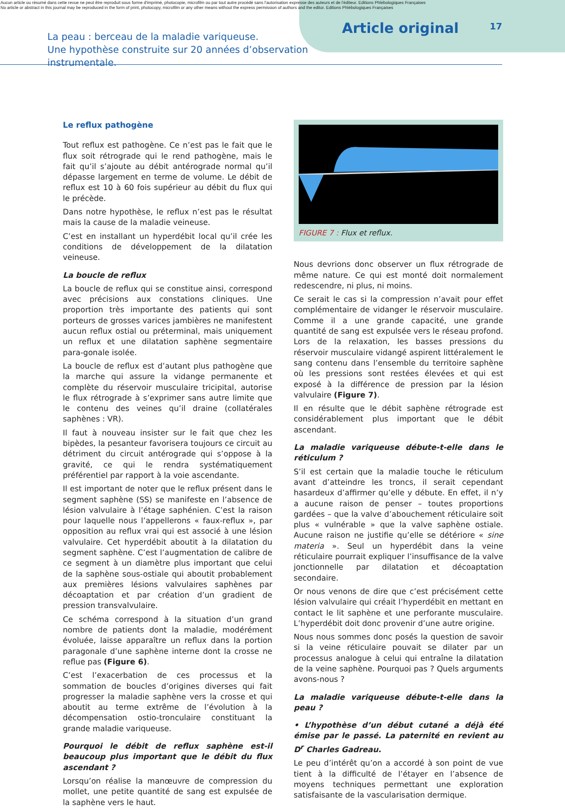Aucun article ou résumé dans cette revue ne peut être reproduit sous forme d'imprimé, photocopie, microfilm ou par tout autre procédé sans l'autorisation expresse des auteurs et de l'éditeur. Editions Phlébologiques Françaises
No article or abstract in this journal may be reproduced in the form of print, photocopy, microfilm or any other means without the express permission of authors and the editor. Editions Phlébologiques Françaises
La peau : berceau de la maladie variqueuse.
Une hypothèse construite sur 20 années d’observation instrumentale.
Article original
17
Le reflux pathogène
Tout reflux est pathogène. Ce n’est pas le fait que le flux soit rétrograde qui le rend pathogène, mais le fait qu’il s’ajoute au débit antérograde normal qu’il dépasse largement en terme de volume. Le débit de reflux est 10 à 60 fois supérieur au débit du flux qui le précède.
Dans notre hypothèse, le reflux n’est pas le résultat mais la cause de la maladie veineuse.
C’est en installant un hyperdébit local qu’il crée les conditions de développement de la dilatation veineuse.
La boucle de reflux
La boucle de reflux qui se constitue ainsi, correspond avec précisions aux constations cliniques. Une proportion très importante des patients qui sont porteurs de grosses varices jambières ne manifestent aucun reflux ostial ou préterminal, mais uniquement un reflux et une dilatation saphène segmentaire para-gonale isolée.
La boucle de reflux est d’autant plus pathogène que la marche qui assure la vidange permanente et complète du réservoir musculaire tricipital, autorise le flux rétrograde à s’exprimer sans autre limite que le contenu des veines qu’il draine (collatérales saphènes : VR).
Il faut à nouveau insister sur le fait que chez les bipèdes, la pesanteur favorisera toujours ce circuit au détriment du circuit antérograde qui s’oppose à la gravité, ce qui le rendra systématiquement préférentiel par rapport à la voie ascendante.
Il est important de noter que le reflux présent dans le segment saphène (SS) se manifeste en l’absence de lésion valvulaire à l’étage saphénien. C’est la raison pour laquelle nous l’appellerons « faux-reflux », par opposition au reflux vrai qui est associé à une lésion valvulaire. Cet hyperdébit aboutit à la dilatation du segment saphène. C’est l’augmentation de calibre de ce segment à un diamètre plus important que celui de la saphène sous-ostiale qui aboutit probablement aux premières lésions valvulaires saphènes par décoaptation et par création d’un gradient de pression transvalvulaire.
Ce schéma correspond à la situation d’un grand nombre de patients dont la maladie, modérément évoluée, laisse apparaître un reflux dans la portion paragonale d’une saphène interne dont la crosse ne reflue pas (Figure 6).
C’est l’exacerbation de ces processus et la sommation de boucles d’origines diverses qui fait progresser la maladie saphène vers la crosse et qui aboutit au terme extrême de l’évolution à la décompensation ostio-tronculaire constituant la grande maladie variqueuse.
Pourquoi le débit de reflux saphène est-il beaucoup plus important que le débit du flux ascendant ?
Lorsqu’on réalise la manœuvre de compression du mollet, une petite quantité de sang est expulsée de la saphène vers le haut.
FIGURE 7 : Flux et reflux.
Nous devrions donc observer un flux rétrograde de même nature. Ce qui est monté doit normalement redescendre, ni plus, ni moins.
Ce serait le cas si la compression n’avait pour effet complémentaire de vidanger le réservoir musculaire. Comme il a une grande capacité, une grande quantité de sang est expulsée vers le réseau profond. Lors de la relaxation, les basses pressions du réservoir musculaire vidangé aspirent littéralement le sang contenu dans l’ensemble du territoire saphène où les pressions sont restées élevées et qui est exposé à la différence de pression par la lésion valvulaire (Figure 7).
Il en résulte que le débit saphène rétrograde est considérablement plus important que le débit ascendant.
La maladie variqueuse débute-t-elle dans le réticulum ?
S’il est certain que la maladie touche le réticulum avant d’atteindre les troncs, il serait cependant hasardeux d’affirmer qu’elle y débute. En effet, il n’y a aucune raison de penser – toutes proportions gardées – que la valve d’abouchement réticulaire soit plus « vulnérable » que la valve saphène ostiale. Aucune raison ne justifie qu’elle se détériore « sine materia ». Seul un hyperdébit dans la veine réticulaire pourrait expliquer l’insuffisance de la valve jonctionnelle par dilatation et décoaptation secondaire.
Or nous venons de dire que c’est précisément cette lésion valvulaire qui créait l’hyperdébit en mettant en contact le lit saphène et une perforante musculaire. L’hyperdébit doit donc provenir d’une autre origine.
Nous nous sommes donc posés la question de savoir si la veine réticulaire pouvait se dilater par un processus analogue à celui qui entraîne la dilatation de la veine saphène. Pourquoi pas ? Quels arguments avons-nous ?
La maladie variqueuse débute-t-elle dans la peau ?
• L’hypothèse d’un début cutané a déjà été émise par le passé. La paternité en revient au D<sup>r</sup> Charles Gadreau.
Le peu d’intérêt qu’on a accordé à son point de vue tient à la difficulté de l’étayer en l’absence de moyens techniques permettant une exploration satisfaisante de la vascularisation dermique.